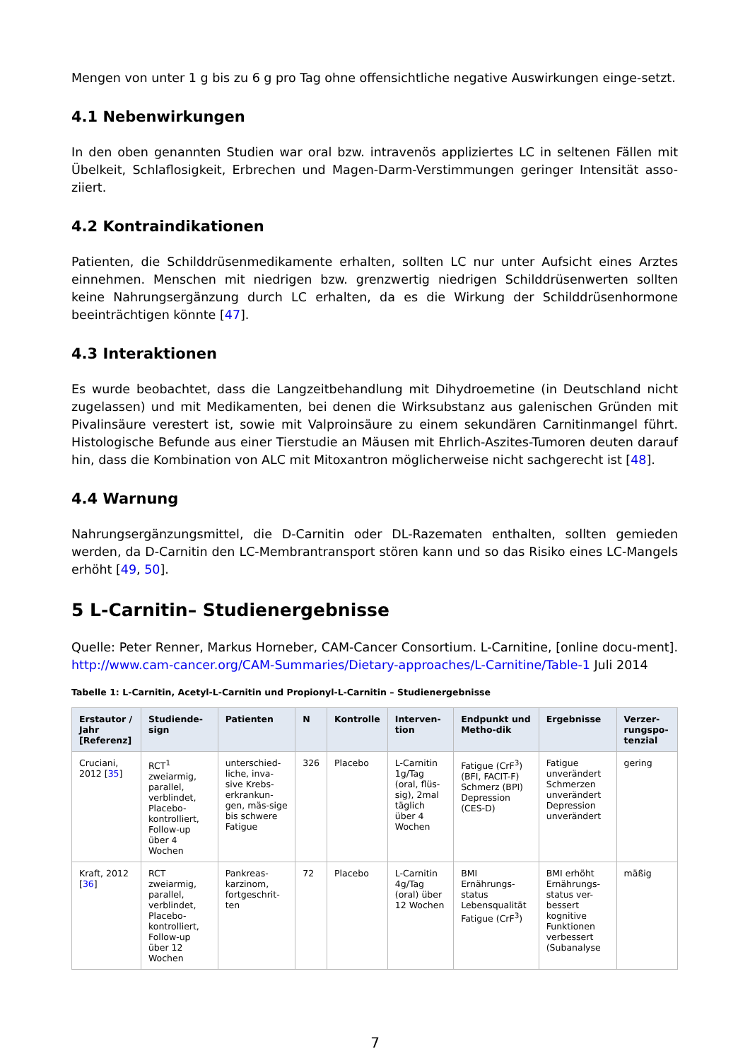Mengen von unter 1 g bis zu 6 g pro Tag ohne offensichtliche negative Auswirkungen einge-setzt.
4.1 Nebenwirkungen
In den oben genannten Studien war oral bzw. intravenös appliziertes LC in seltenen Fällen mit Übelkeit, Schlaflosigkeit, Erbrechen und Magen-Darm-Verstimmungen geringer Intensität asso-ziiert.
4.2 Kontraindikationen
Patienten, die Schilddrüsenmedikamente erhalten, sollten LC nur unter Aufsicht eines Arztes einnehmen. Menschen mit niedrigen bzw. grenzwertig niedrigen Schilddrüsenwerten sollten keine Nahrungsergänzung durch LC erhalten, da es die Wirkung der Schilddrüsenhormone beeinträchtigen könnte [47].
4.3 Interaktionen
Es wurde beobachtet, dass die Langzeitbehandlung mit Dihydroemetine (in Deutschland nicht zugelassen) und mit Medikamenten, bei denen die Wirksubstanz aus galenischen Gründen mit Pivalinsäure verestert ist, sowie mit Valproinsäure zu einem sekundären Carnitinmangel führt. Histologische Befunde aus einer Tierstudie an Mäusen mit Ehrlich-Aszites-Tumoren deuten darauf hin, dass die Kombination von ALC mit Mitoxantron möglicherweise nicht sachgerecht ist [48].
4.4 Warnung
Nahrungsergänzungsmittel, die D-Carnitin oder DL-Razematen enthalten, sollten gemieden werden, da D-Carnitin den LC-Membrantransport stören kann und so das Risiko eines LC-Mangels erhöht [49, 50].
5 L-Carnitin– Studienergebnisse
Quelle: Peter Renner, Markus Horneber, CAM-Cancer Consortium. L-Carnitine, [online docu-ment]. http://www.cam-cancer.org/CAM-Summaries/Dietary-approaches/L-Carnitine/Table-1 Juli 2014
Tabelle 1: L-Carnitin, Acetyl-L-Carnitin und Propionyl-L-Carnitin – Studienergebnisse
| Erstautor / Jahr [Referenz] | Studiende-sign | Patienten | N | Kontrolle | Interven-tion | Endpunkt und Metho-dik | Ergebnisse | Verzer-rungspo-tenzial |
| --- | --- | --- | --- | --- | --- | --- | --- | --- |
| Cruciani, 2012 [ 35 ] | RCT<sup>1</sup> zweiarmig, parallel, verblindet, Placebo-kontrolliert, Follow-up über 4 Wochen | unterschied-liche, inva-sive Krebs-erkrankun-gen, mäs-sige bis schwere Fatigue | 326 | Placebo | L-Carnitin 1g/Tag (oral, flüs-sig), 2mal täglich über 4 Wochen | Fatigue (CrF<sup>3</sup>) (BFI, FACIT-F) Schmerz (BPI) Depression (CES-D) | Fatigue unverändert Schmerzen unverändert Depression unverändert | gering |
| Kraft, 2012 [ 36 ] | RCT zweiarmig, parallel, verblindet, Placebo-kontrolliert, Follow-up über 12 Wochen | Pankreas-karzinom, fortgeschrit-ten | 72 | Placebo | L-Carnitin 4g/Tag (oral) über 12 Wochen | BMI Ernährungs-status Lebensqualität Fatigue (CrF<sup>3</sup>) | BMI erhöht Ernährungs-status ver-bessert kognitive Funktionen verbessert (Subanalyse | mäßig |
7